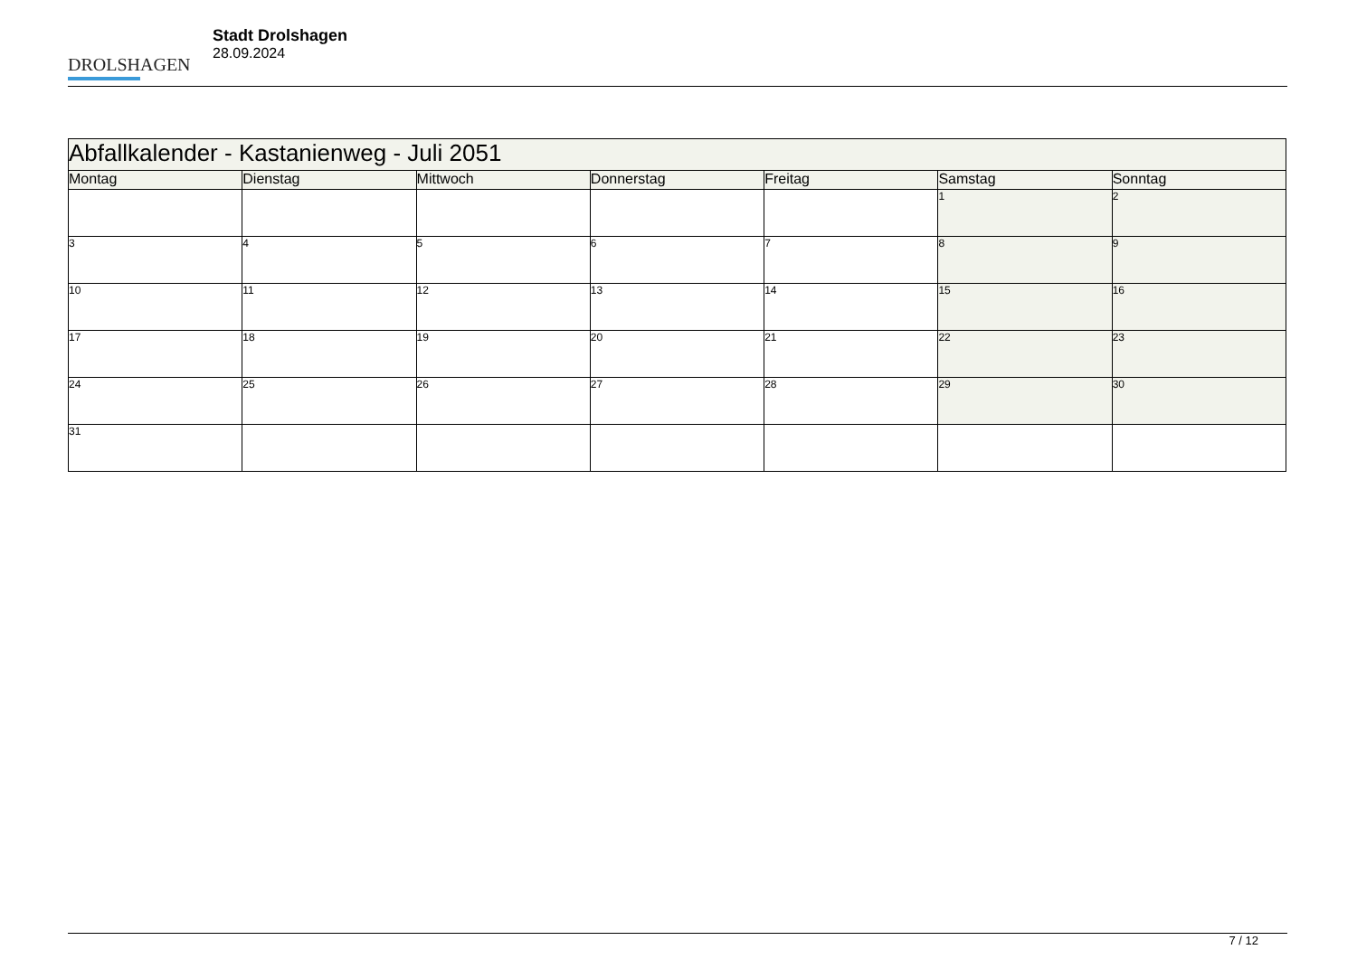DROLSHAGEN
Stadt Drolshagen
28.09.2024
| Abfallkalender - Kastanienweg - Juli 2051 | | | | | | |
| --- | --- | --- | --- | --- | --- | --- |
| Montag | Dienstag | Mittwoch | Donnerstag | Freitag | Samstag | Sonntag |
| | | | | | 1 | 2 |
| 3 | 4 | 5 | 6 | 7 | 8 | 9 |
| 10 | 11 | 12 | 13 | 14 | 15 | 16 |
| 17 | 18 | 19 | 20 | 21 | 22 | 23 |
| 24 | 25 | 26 | 27 | 28 | 29 | 30 |
| 31 | | | | | | |
7 / 12